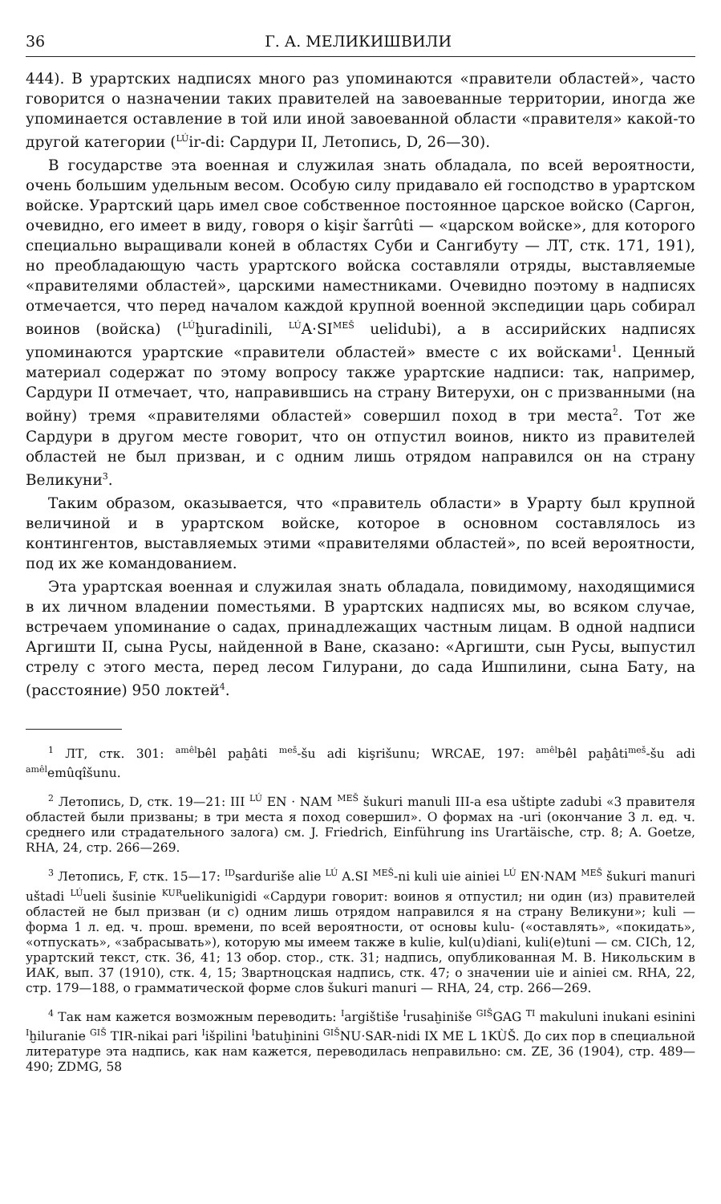36 Г. А. МЕЛИКИШВИЛИ
444). В урартских надписях много раз упоминаются «правители областей», часто говорится о назначении таких правителей на завоеванные территории, иногда же упоминается оставление в той или иной завоеванной области «правителя» какой-то другой категории (<sup>LÚ</sup>ir-di: Сардури II, Летопись, D, 26—30).
В государстве эта военная и служилая знать обладала, по всей вероятности, очень большим удельным весом. Особую силу придавало ей господство в урартском войске. Урартский царь имел свое собственное постоянное царское войско (Саргон, очевидно, его имеет в виду, говоря о kişir šarrûti — «царском войске», для которого специально выращивали коней в областях Суби и Сангибуту — ЛТ, стк. 171, 191), но преобладающую часть урартского войска составляли отряды, выставляемые «правителями областей», царскими наместниками. Очевидно поэтому в надписях отмечается, что перед началом каждой крупной военной экспедиции царь собирал воинов (войска) (<sup>LÚ</sup>ḫuradinili, <sup>LÚ</sup>A·SI<sup>MEŠ</sup> uelidubi), а в ассирийских надписях упоминаются урартские «правители областей» вместе с их войсками<sup>1</sup>. Ценный материал содержат по этому вопросу также урартские надписи: так, например, Сардури II отмечает, что, направившись на страну Витерухи, он с призванными (на войну) тремя «правителями областей» совершил поход в три места<sup>2</sup>. Тот же Сардури в другом месте говорит, что он отпустил воинов, никто из правителей областей не был призван, и с одним лишь отрядом направился он на страну Великуни<sup>3</sup>.
Таким образом, оказывается, что «правитель области» в Урарту был крупной величиной и в урартском войске, которое в основном составлялось из контингентов, выставляемых этими «правителями областей», по всей вероятности, под их же командованием.
Эта урартская военная и служилая знать обладала, повидимому, находящимися в их личном владении поместьями. В урартских надписях мы, во всяком случае, встречаем упоминание о садах, принадлежащих частным лицам. В одной надписи Аргишти II, сына Русы, найденной в Ване, сказано: «Аргишти, сын Русы, выпустил стрелу с этого места, перед лесом Гилурани, до сада Ишпилини, сына Бату, на (расстояние) 950 локтей<sup>4</sup>.
<sup>1</sup> ЛТ, стк. 301: <sup>amêl</sup>bêl paḫâti <sup>meš</sup>-šu adi kişrišunu; WRCAE, 197: <sup>amêl</sup>bêl paḫâti<sup>meš</sup>-šu adi <sup>amêl</sup>emûqîšunu.
<sup>2</sup> Летопись, D, стк. 19—21: III <sup>LÚ</sup> EN · NAM <sup>MEŠ</sup> šukuri manuli III-a esa uštipte zadubi «3 правителя областей были призваны; в три места я поход совершил». О формах на -uri (окончание 3 л. ед. ч. среднего или страдательного залога) см. J. Friedrich, Einführung ins Urartäische, стр. 8; A. Goetze, RHA, 24, стр. 266—269.
<sup>3</sup> Летопись, F, стк. 15—17: <sup>ID</sup>sarduriše alie <sup>LÚ</sup> A.SI <sup>MEŠ</sup>-ni kuli uie ainiei <sup>LÚ</sup> EN·NAM <sup>MEŠ</sup> šukuri manuri uštadi <sup>LÚ</sup>ueli šusinie <sup>KUR</sup>uelikunigidi «Сардури говорит: воинов я отпустил; ни один (из) правителей областей не был призван (и с) одним лишь отрядом направился я на страну Великуни»; kuli — форма 1 л. ед. ч. прош. времени, по всей вероятности, от основы kulu- («оставлять», «покидать», «отпускать», «забрасывать»), которую мы имеем также в kulie, kul(u)diani, kuli(e)tuni — см. CICh, 12, урартский текст, стк. 36, 41; 13 обор. стор., стк. 31; надпись, опубликованная М. В. Никольским в ИАК, вып. 37 (1910), стк. 4, 15; Звартноцская надпись, стк. 47; о значении uie и ainiei см. RHA, 22, стр. 179—188, о грамматической форме слов šukuri manuri — RHA, 24, стр. 266—269.
<sup>4</sup> Так нам кажется возможным переводить: <sup>I</sup>argištiše <sup>I</sup>rusaḫiniše <sup>GIŠ</sup>GAG <sup>TI</sup> makuluni inukani esinini <sup>I</sup>ḫiluranie <sup>GIŠ</sup> TIR-nikai pari <sup>I</sup>išpilini <sup>I</sup>batuḫinini <sup>GIŠ</sup>NU·SAR-nidi IX ME L 1KÙŠ. До сих пор в специальной литературе эта надпись, как нам кажется, переводилась неправильно: см. ZE, 36 (1904), стр. 489—490; ZDMG, 58